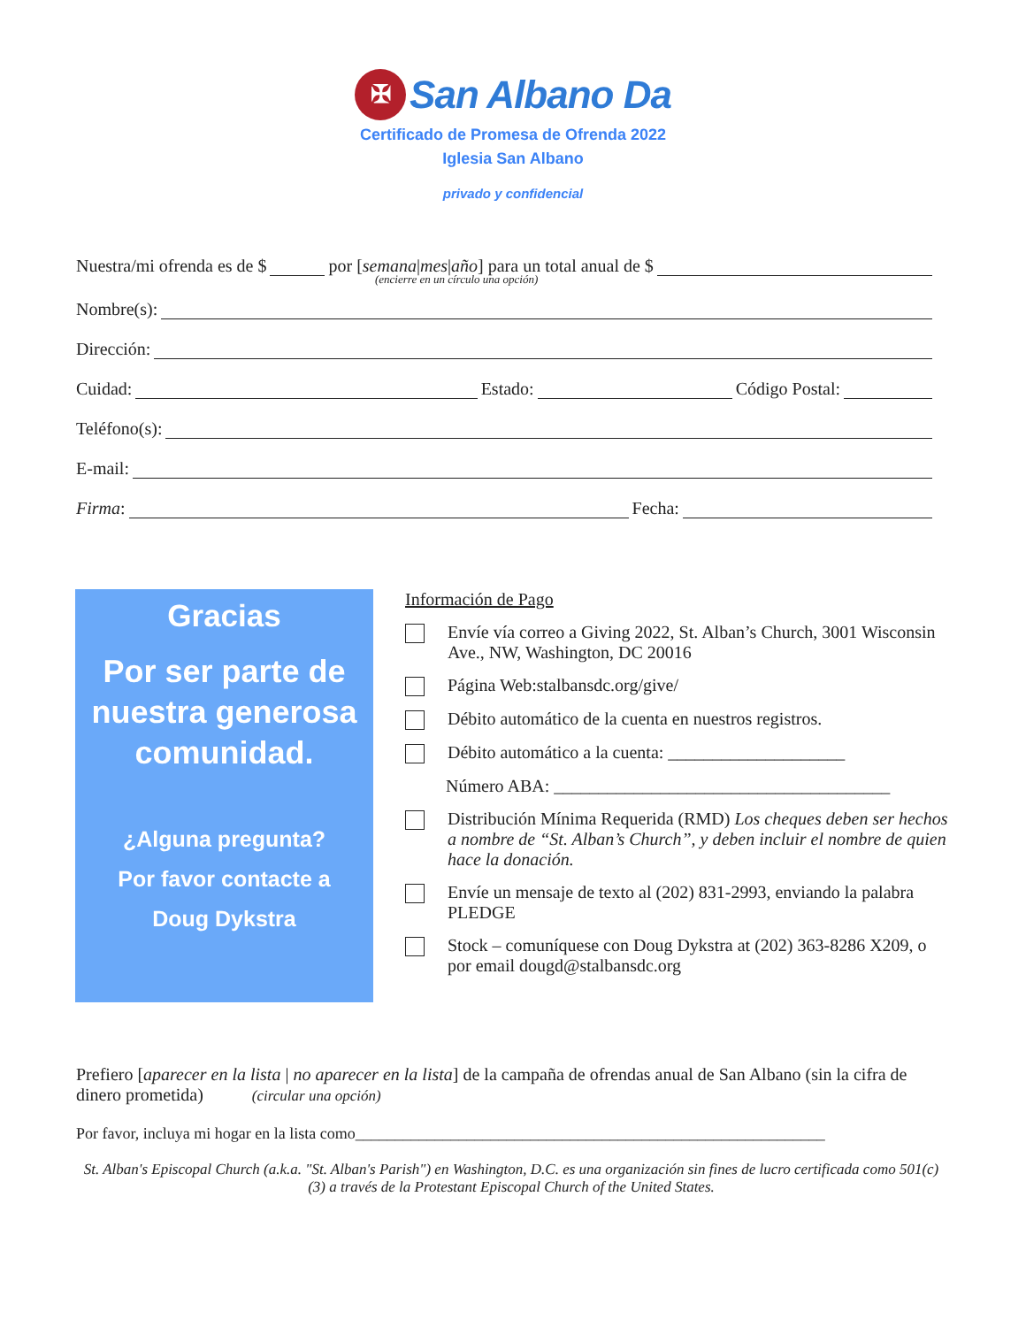✠
San Albano Da
Certificado de Promesa de Ofrenda 2022
Iglesia San Albano
privado y confidencial
Nuestra/mi ofrenda es de $ por [semana | mes | año] para un total anual de $
(encierre en un círculo una opción)
Nombre(s):
Dirección:
Cuidad: Estado: Código Postal:
Teléfono(s):
E-mail:
Firma: Fecha:
Gracias
Por ser parte de nuestra generosa comunidad.
¿Alguna pregunta?
Por favor contacte a
Doug Dykstra
Información de Pago
Envíe vía correo a Giving 2022, St. Alban’s Church, 3001 Wisconsin Ave., NW, Washington, DC 20016
Página Web:stalbansdc.org/give/
Débito automático de la cuenta en nuestros registros.
Débito automático a la cuenta: ____________________
Número ABA: ______________________________________
Distribución Mínima Requerida (RMD) Los cheques deben ser hechos a nombre de “St. Alban’s Church”, y deben incluir el nombre de quien hace la donación.
Envíe un mensaje de texto al (202) 831-2993, enviando la palabra PLEDGE
Stock – comuníquese con Doug Dykstra at (202) 363-8286 X209, o por email dougd@stalbansdc.org
Prefiero [aparecer en la lista | no aparecer en la lista] de la campaña de ofrendas anual de San Albano (sin la cifra de dinero prometida) (circular una opción)
Por favor, incluya mi hogar en la lista como___________________________________________________________
St. Alban's Episcopal Church (a.k.a. "St. Alban's Parish") en Washington, D.C. es una organización sin fines de lucro certificada como 501(c)(3) a través de la Protestant Episcopal Church of the United States.